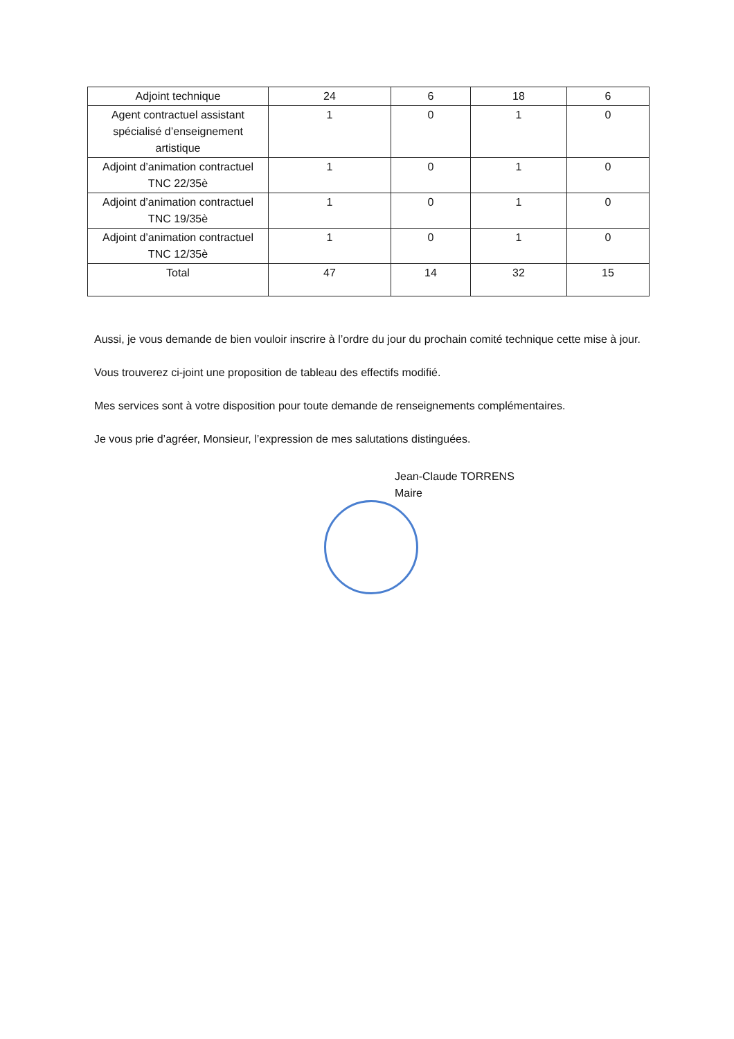| Adjoint technique | 24 | 6 | 18 | 6 |
| Agent contractuel assistant spécialisé d’enseignement artistique | 1 | 0 | 1 | 0 |
| Adjoint d’animation contractuel TNC 22/35è | 1 | 0 | 1 | 0 |
| Adjoint d’animation contractuel TNC 19/35è | 1 | 0 | 1 | 0 |
| Adjoint d’animation contractuel TNC 12/35è | 1 | 0 | 1 | 0 |
| Total | 47 | 14 | 32 | 15 |
Aussi, je vous demande de bien vouloir inscrire à l’ordre du jour du prochain comité technique cette mise à jour.
Vous trouverez ci-joint une proposition de tableau des effectifs modifié.
Mes services sont à votre disposition pour toute demande de renseignements complémentaires.
Je vous prie d’agréer, Monsieur, l’expression de mes salutations distinguées.
Jean-Claude TORRENS
Maire